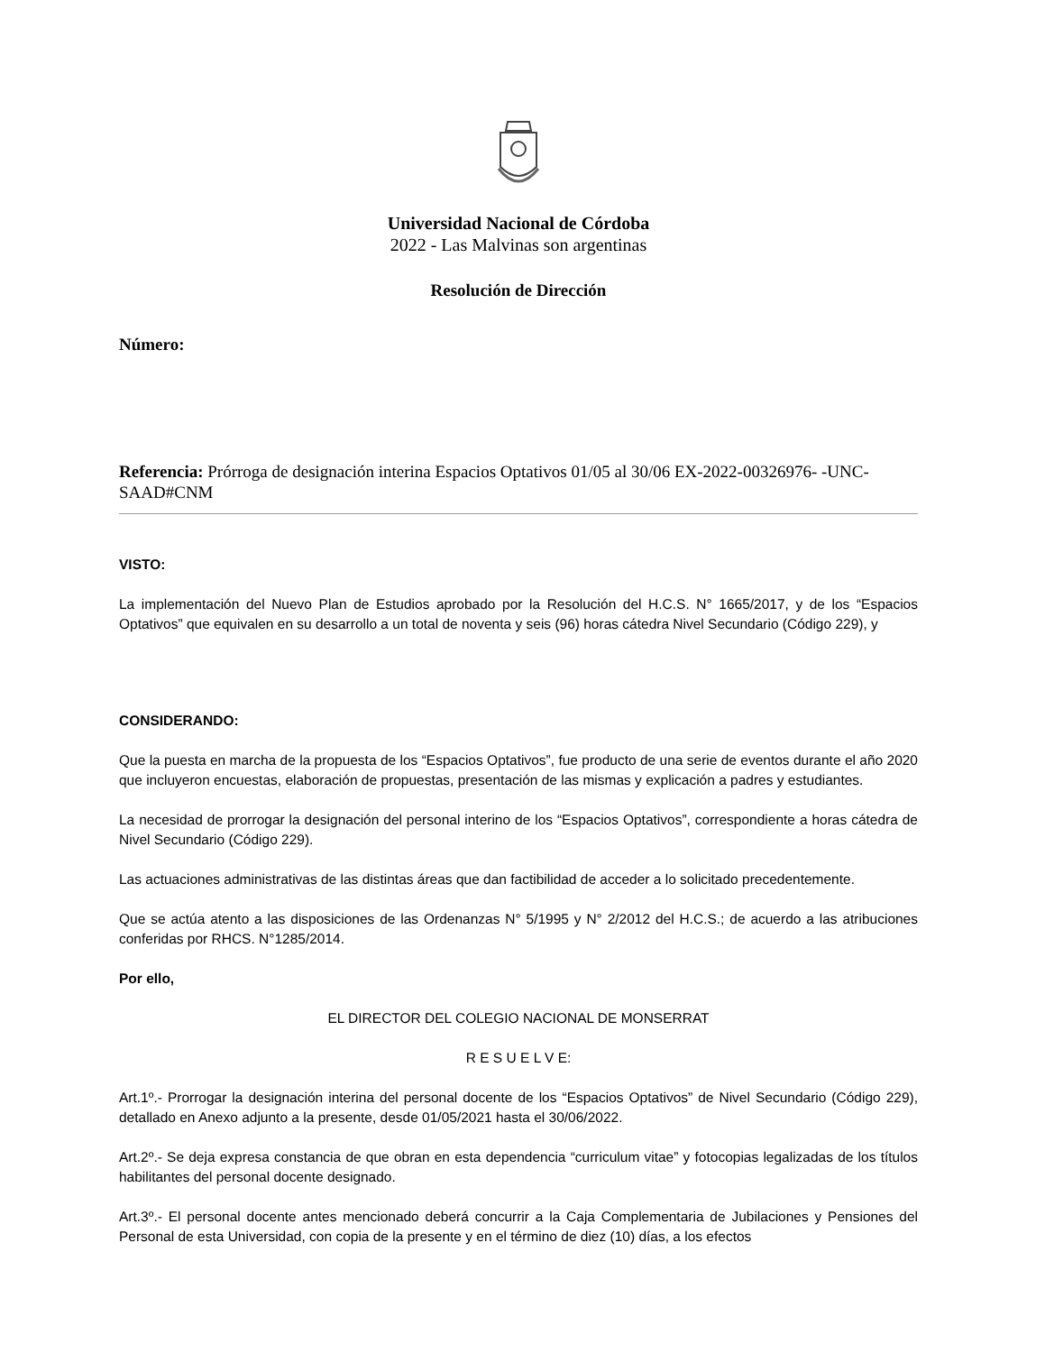Universidad Nacional de Córdoba
2022 - Las Malvinas son argentinas
Resolución de Dirección
Número:
Referencia: Prórroga de designación interina Espacios Optativos 01/05 al 30/06 EX-2022-00326976- -UNC-SAAD#CNM
VISTO:
La implementación del Nuevo Plan de Estudios aprobado por la Resolución del H.C.S. N° 1665/2017, y de los “Espacios Optativos” que equivalen en su desarrollo a un total de noventa y seis (96) horas cátedra Nivel Secundario (Código 229), y
CONSIDERANDO:
Que la puesta en marcha de la propuesta de los “Espacios Optativos”, fue producto de una serie de eventos durante el año 2020 que incluyeron encuestas, elaboración de propuestas, presentación de las mismas y explicación a padres y estudiantes.
La necesidad de prorrogar la designación del personal interino de los “Espacios Optativos”, correspondiente a horas cátedra de Nivel Secundario (Código 229).
Las actuaciones administrativas de las distintas áreas que dan factibilidad de acceder a lo solicitado precedentemente.
Que se actúa atento a las disposiciones de las Ordenanzas N° 5/1995 y N° 2/2012 del H.C.S.; de acuerdo a las atribuciones conferidas por RHCS. N°1285/2014.
Por ello,
EL DIRECTOR DEL COLEGIO NACIONAL DE MONSERRAT
R E S U E L V E:
Art.1º.- Prorrogar la designación interina del personal docente de los “Espacios Optativos” de Nivel Secundario (Código 229), detallado en Anexo adjunto a la presente, desde 01/05/2021 hasta el 30/06/2022.
Art.2º.- Se deja expresa constancia de que obran en esta dependencia “curriculum vitae” y fotocopias legalizadas de los títulos habilitantes del personal docente designado.
Art.3º.- El personal docente antes mencionado deberá concurrir a la Caja Complementaria de Jubilaciones y Pensiones del Personal de esta Universidad, con copia de la presente y en el término de diez (10) días, a los efectos